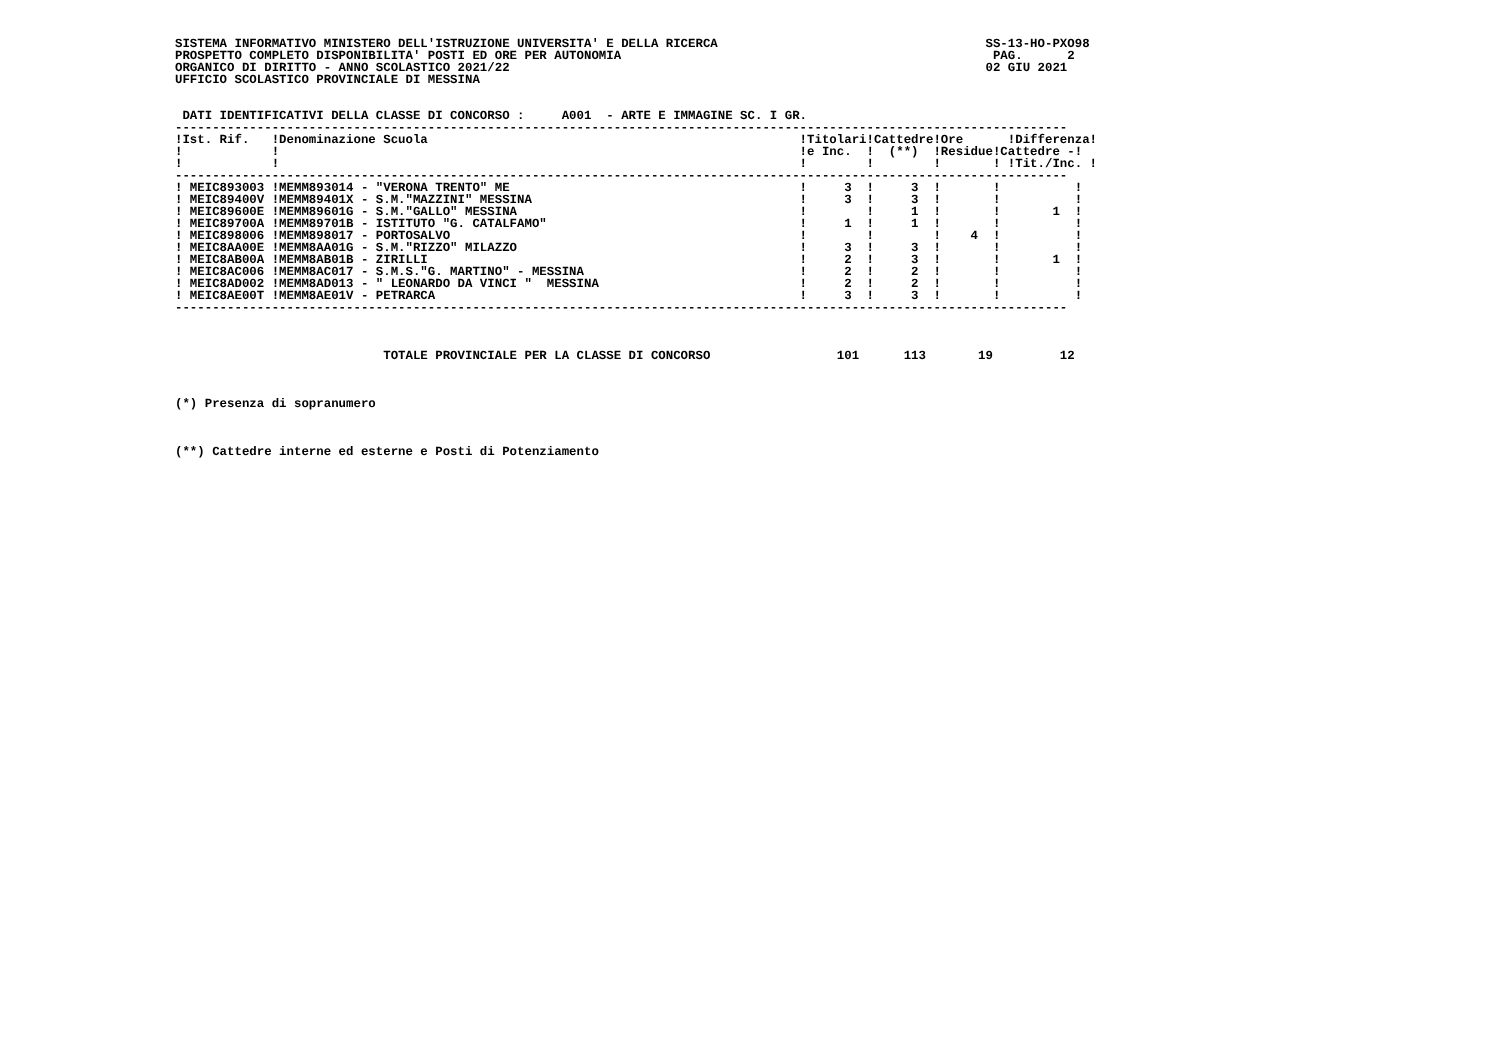SISTEMA INFORMATIVO MINISTERO DELL'ISTRUZIONE UNIVERSITA' E DELLA RICERCA                                    SS-13-HO-PXO98
PROSPETTO COMPLETO DISPONIBILITA' POSTI ED ORE PER AUTONOMIA                                                  PAG.      2
ORGANICO DI DIRITTO - ANNO SCOLASTICO 2021/22                                                                02 GIU 2021
UFFICIO SCOLASTICO PROVINCIALE DI MESSINA


 DATI IDENTIFICATIVI DELLA CLASSE DI CONCORSO :     A001  - ARTE E IMMAGINE SC. I GR.
------------------------------------------------------------------------------------------------------------------------
!Ist. Rif.   !Denominazione Scuola                                                  !Titolari!Cattedre!Ore      !Differenza!
!            !                                                                      !e Inc.  !  (**)  !Residue!Cattedre -!
!            !                                                                      !        !        !       ! !Tit./Inc. !
------------------------------------------------------------------------------------------------------------------------
! MEIC893003 !MEMM893014 - "VERONA TRENTO" ME                                       !     3  !     3  !       !          !
! MEIC89400V !MEMM89401X - S.M."MAZZINI" MESSINA                                    !     3  !     3  !       !          !
! MEIC89600E !MEMM89601G - S.M."GALLO" MESSINA                                      !        !     1  !       !       1  !
! MEIC89700A !MEMM89701B - ISTITUTO "G. CATALFAMO"                                  !     1  !     1  !       !          !
! MEIC898006 !MEMM898017 - PORTOSALVO                                               !        !        !    4  !          !
! MEIC8AA00E !MEMM8AA01G - S.M."RIZZO" MILAZZO                                      !     3  !     3  !       !          !
! MEIC8AB00A !MEMM8AB01B - ZIRILLI                                                  !     2  !     3  !       !       1  !
! MEIC8AC006 !MEMM8AC017 - S.M.S."G. MARTINO" - MESSINA                             !     2  !     2  !       !          !
! MEIC8AD002 !MEMM8AD013 - " LEONARDO DA VINCI "  MESSINA                           !     2  !     2  !       !          !
! MEIC8AE00T !MEMM8AE01V - PETRARCA                                                 !     3  !     3  !       !          !
------------------------------------------------------------------------------------------------------------------------



                            TOTALE PROVINCIALE PER LA CLASSE DI CONCORSO                 101      113       19         12



(*) Presenza di sopranumero



(**) Cattedre interne ed esterne e Posti di Potenziamento